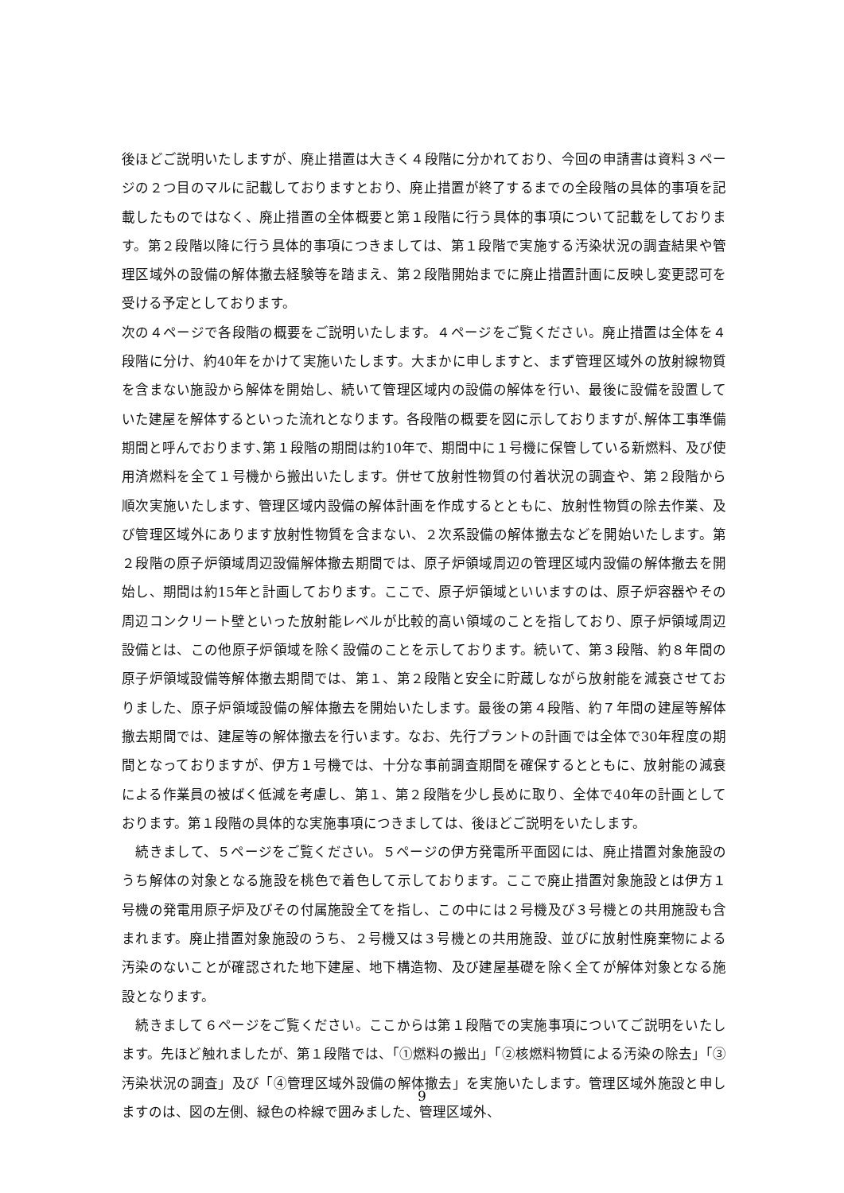後ほどご説明いたしますが、廃止措置は大きく４段階に分かれており、今回の申請書は資料３ページの２つ目のマルに記載しておりますとおり、廃止措置が終了するまでの全段階の具体的事項を記載したものではなく、廃止措置の全体概要と第１段階に行う具体的事項について記載をしております。第２段階以降に行う具体的事項につきましては、第１段階で実施する汚染状況の調査結果や管理区域外の設備の解体撤去経験等を踏まえ、第２段階開始までに廃止措置計画に反映し変更認可を受ける予定としております。
次の４ページで各段階の概要をご説明いたします。４ページをご覧ください。廃止措置は全体を４段階に分け、約40年をかけて実施いたします。大まかに申しますと、まず管理区域外の放射線物質を含まない施設から解体を開始し、続いて管理区域内の設備の解体を行い、最後に設備を設置していた建屋を解体するといった流れとなります。各段階の概要を図に示しておりますが､解体工事準備期間と呼んでおります､第１段階の期間は約10年で、期間中に１号機に保管している新燃料、及び使用済燃料を全て１号機から搬出いたします。併せて放射性物質の付着状況の調査や、第２段階から順次実施いたします、管理区域内設備の解体計画を作成するとともに、放射性物質の除去作業、及び管理区域外にあります放射性物質を含まない、２次系設備の解体撤去などを開始いたします。第２段階の原子炉領域周辺設備解体撤去期間では、原子炉領域周辺の管理区域内設備の解体撤去を開始し、期間は約15年と計画しております。ここで、原子炉領域といいますのは、原子炉容器やその周辺コンクリート壁といった放射能レベルが比較的高い領域のことを指しており、原子炉領域周辺設備とは、この他原子炉領域を除く設備のことを示しております。続いて、第３段階、約８年間の原子炉領域設備等解体撤去期間では、第１、第２段階と安全に貯蔵しながら放射能を減衰させておりました、原子炉領域設備の解体撤去を開始いたします。最後の第４段階、約７年間の建屋等解体撤去期間では、建屋等の解体撤去を行います。なお、先行プラントの計画では全体で30年程度の期間となっておりますが、伊方１号機では、十分な事前調査期間を確保するとともに、放射能の減衰による作業員の被ばく低減を考慮し、第１、第２段階を少し長めに取り、全体で40年の計画としております。第１段階の具体的な実施事項につきましては、後ほどご説明をいたします。
　続きまして、５ページをご覧ください。５ページの伊方発電所平面図には、廃止措置対象施設のうち解体の対象となる施設を桃色で着色して示しております。ここで廃止措置対象施設とは伊方１号機の発電用原子炉及びその付属施設全てを指し、この中には２号機及び３号機との共用施設も含まれます。廃止措置対象施設のうち、２号機又は３号機との共用施設、並びに放射性廃棄物による汚染のないことが確認された地下建屋、地下構造物、及び建屋基礎を除く全てが解体対象となる施設となります。
　続きまして６ページをご覧ください。ここからは第１段階での実施事項についてご説明をいたします。先ほど触れましたが、第１段階では、「①燃料の搬出」「②核燃料物質による汚染の除去」「③汚染状況の調査」及び「④管理区域外設備の解体撤去」を実施いたします。管理区域外施設と申しますのは、図の左側、緑色の枠線で囲みました、管理区域外、
9